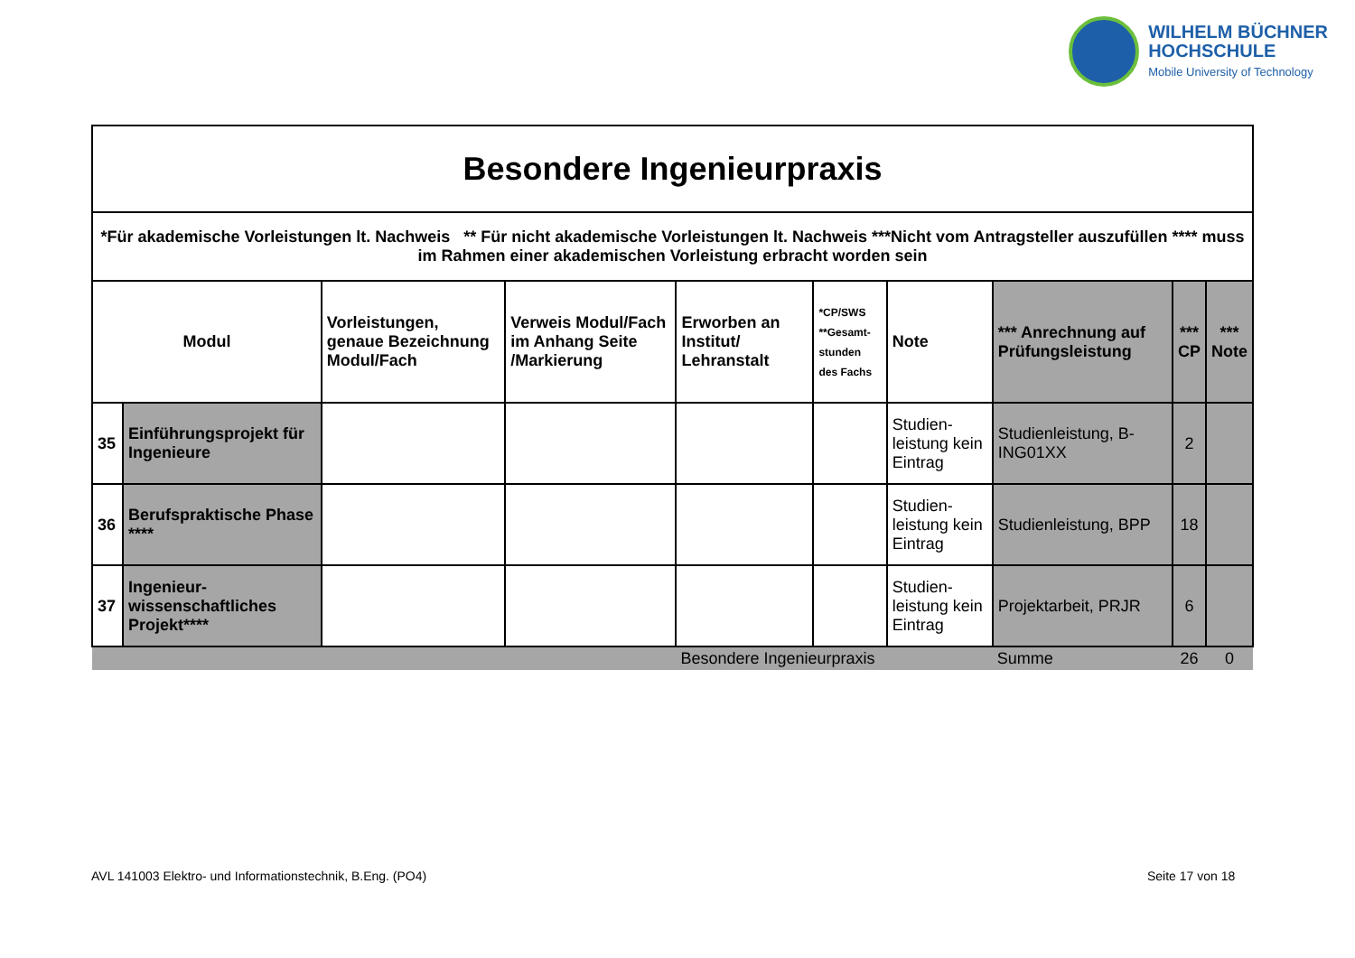WILHELM BÜCHNER
HOCHSCHULE
Mobile University of Technology
| Besondere Ingenieurpraxis | | | | | | | | | |
| --- | --- | --- | --- | --- | --- | --- | --- | --- | --- |
| *Für akademische Vorleistungen lt. Nachweis ** Für nicht akademische Vorleistungen lt. Nachweis ***Nicht vom Antragsteller auszufüllen **** muss im Rahmen einer akademischen Vorleistung erbracht worden sein | | | | | | | | | |
| Modul | | Vorleistungen, genaue Bezeichnung Modul/Fach | Verweis Modul/Fach im Anhang Seite /Markierung | Erworben an Institut/ Lehranstalt | *CP/SWS **Gesamt- stunden des Fachs | Note | *** Anrechnung auf Prüfungsleistung | *** CP | *** Note |
| 35 | Einführungsprojekt für Ingenieure | | | | | Studien-leistung kein Eintrag | Studienleistung, B-ING01XX | 2 | |
| 36 | Berufspraktische Phase **** | | | | | Studien-leistung kein Eintrag | Studienleistung, BPP | 18 | |
| 37 | Ingenieur-wissenschaftliches Projekt**** | | | | | Studien-leistung kein Eintrag | Projektarbeit, PRJR | 6 | |
| | | | | Besondere Ingenieurpraxis | | | Summe | 26 | 0 |
AVL 141003 Elektro- und Informationstechnik, B.Eng. (PO4)
Seite 17 von 18